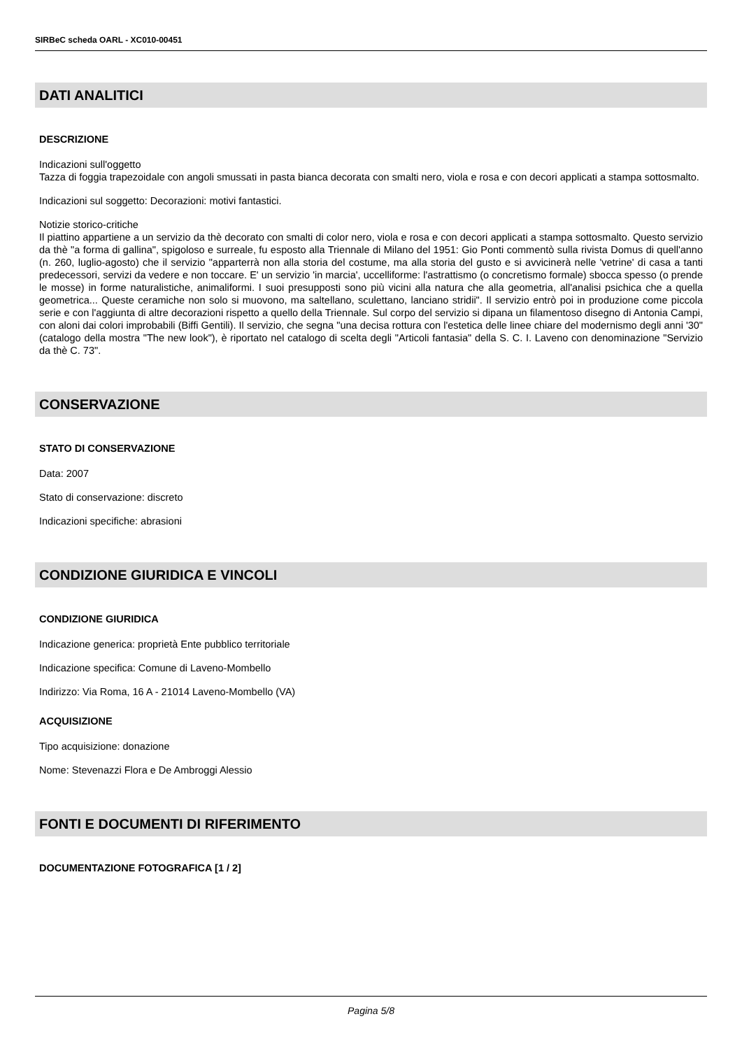SIRBeC scheda OARL - XC010-00451
DATI ANALITICI
DESCRIZIONE
Indicazioni sull'oggetto
Tazza di foggia trapezoidale con angoli smussati in pasta bianca decorata con smalti nero, viola e rosa e con decori applicati a stampa sottosmalto.
Indicazioni sul soggetto: Decorazioni: motivi fantastici.
Notizie storico-critiche
Il piattino appartiene a un servizio da thè decorato con smalti di color nero, viola e rosa e con decori applicati a stampa sottosmalto. Questo servizio da thè "a forma di gallina", spigoloso e surreale, fu esposto alla Triennale di Milano del 1951: Gio Ponti commentò sulla rivista Domus di quell'anno (n. 260, luglio-agosto) che il servizio "apparterrà non alla storia del costume, ma alla storia del gusto e si avvicinerà nelle 'vetrine' di casa a tanti predecessori, servizi da vedere e non toccare. E' un servizio 'in marcia', uccelliforme: l'astrattismo (o concretismo formale) sbocca spesso (o prende le mosse) in forme naturalistiche, animaliformi. I suoi presupposti sono più vicini alla natura che alla geometria, all'analisi psichica che a quella geometrica... Queste ceramiche non solo si muovono, ma saltellano, sculettano, lanciano stridii". Il servizio entrò poi in produzione come piccola serie e con l'aggiunta di altre decorazioni rispetto a quello della Triennale. Sul corpo del servizio si dipana un filamentoso disegno di Antonia Campi, con aloni dai colori improbabili (Biffi Gentili). Il servizio, che segna "una decisa rottura con l'estetica delle linee chiare del modernismo degli anni '30" (catalogo della mostra "The new look"), è riportato nel catalogo di scelta degli "Articoli fantasia" della S. C. I. Laveno con denominazione "Servizio da thè C. 73".
CONSERVAZIONE
STATO DI CONSERVAZIONE
Data: 2007
Stato di conservazione: discreto
Indicazioni specifiche: abrasioni
CONDIZIONE GIURIDICA E VINCOLI
CONDIZIONE GIURIDICA
Indicazione generica: proprietà Ente pubblico territoriale
Indicazione specifica: Comune di Laveno-Mombello
Indirizzo: Via Roma, 16 A - 21014 Laveno-Mombello (VA)
ACQUISIZIONE
Tipo acquisizione: donazione
Nome: Stevenazzi Flora e De Ambroggi Alessio
FONTI E DOCUMENTI DI RIFERIMENTO
DOCUMENTAZIONE FOTOGRAFICA [1 / 2]
Pagina 5/8